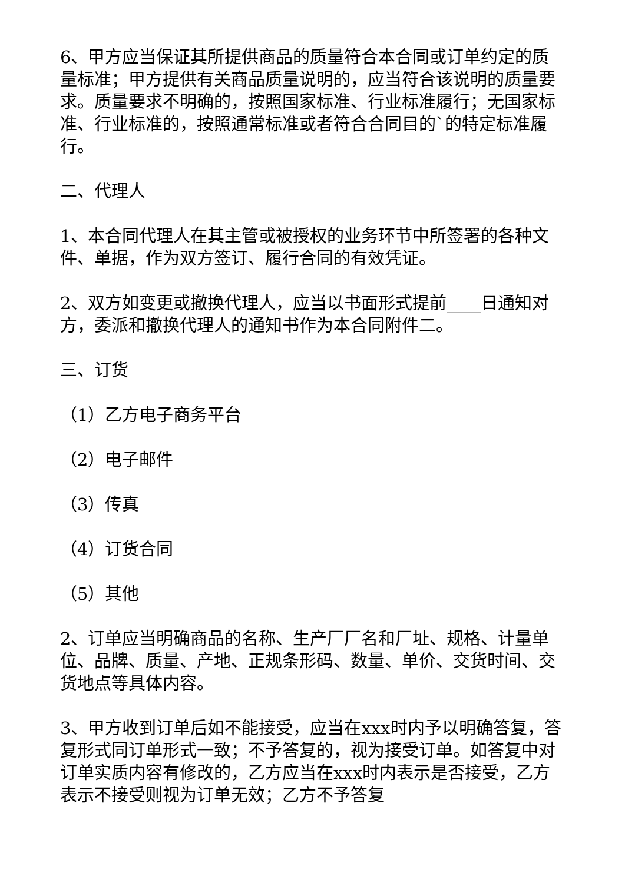6、甲方应当保证其所提供商品的质量符合本合同或订单约定的质量标准；甲方提供有关商品质量说明的，应当符合该说明的质量要求。质量要求不明确的，按照国家标准、行业标准履行；无国家标准、行业标准的，按照通常标准或者符合合同目的`的特定标准履行。
二、代理人
1、本合同代理人在其主管或被授权的业务环节中所签署的各种文件、单据，作为双方签订、履行合同的有效凭证。
2、双方如变更或撤换代理人，应当以书面形式提前____日通知对方，委派和撤换代理人的通知书作为本合同附件二。
三、订货
（1）乙方电子商务平台
（2）电子邮件
（3）传真
（4）订货合同
（5）其他
2、订单应当明确商品的名称、生产厂厂名和厂址、规格、计量单位、品牌、质量、产地、正规条形码、数量、单价、交货时间、交货地点等具体内容。
3、甲方收到订单后如不能接受，应当在xxx时内予以明确答复，答复形式同订单形式一致；不予答复的，视为接受订单。如答复中对订单实质内容有修改的，乙方应当在xxx时内表示是否接受，乙方表示不接受则视为订单无效；乙方不予答复